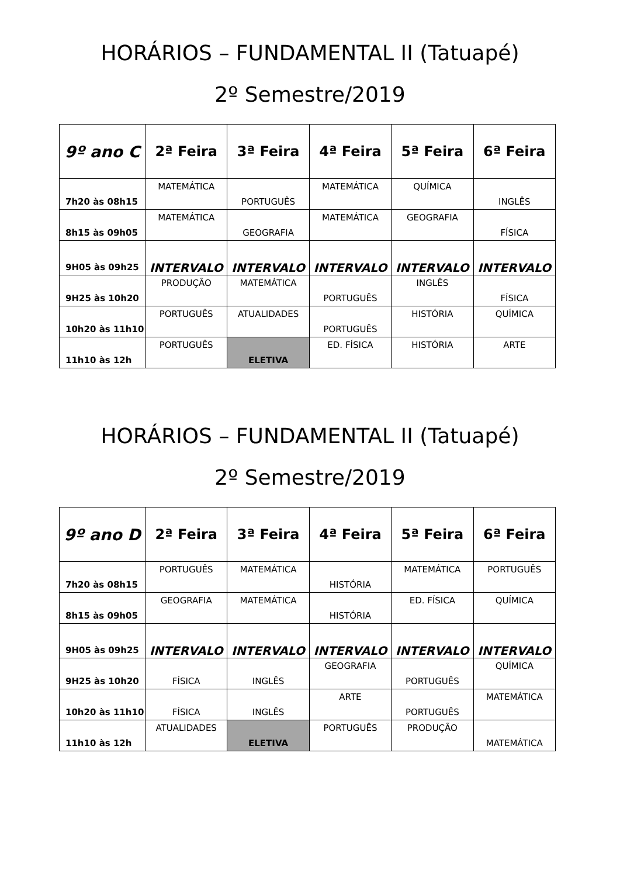HORÁRIOS – FUNDAMENTAL II (Tatuapé)
2º Semestre/2019
| 9º ano C | 2ª Feira | 3ª Feira | 4ª Feira | 5ª Feira | 6ª Feira |
| --- | --- | --- | --- | --- | --- |
| 7h20 às 08h15 | MATEMÁTICA | PORTUGUÊS | MATEMÁTICA | QUÍMICA | INGLÊS |
| 8h15 às 09h05 | MATEMÁTICA | GEOGRAFIA | MATEMÁTICA | GEOGRAFIA | FÍSICA |
| 9H05 às 09h25 | INTERVALO | INTERVALO | INTERVALO | INTERVALO | INTERVALO |
| 9H25 às 10h20 | PRODUÇÃO | MATEMÁTICA | PORTUGUÊS | INGLÊS | FÍSICA |
| 10h20 às 11h10 | PORTUGUÊS | ATUALIDADES | PORTUGUÊS | HISTÓRIA | QUÍMICA |
| 11h10 às 12h | PORTUGUÊS | ELETIVA | ED. FÍSICA | HISTÓRIA | ARTE |
HORÁRIOS – FUNDAMENTAL II (Tatuapé)
2º Semestre/2019
| 9º ano D | 2ª Feira | 3ª Feira | 4ª Feira | 5ª Feira | 6ª Feira |
| --- | --- | --- | --- | --- | --- |
| 7h20 às 08h15 | PORTUGUÊS | MATEMÁTICA | HISTÓRIA | MATEMÁTICA | PORTUGUÊS |
| 8h15 às 09h05 | GEOGRAFIA | MATEMÁTICA | HISTÓRIA | ED. FÍSICA | QUÍMICA |
| 9H05 às 09h25 | INTERVALO | INTERVALO | INTERVALO | INTERVALO | INTERVALO |
| 9H25 às 10h20 | FÍSICA | INGLÊS | GEOGRAFIA | PORTUGUÊS | QUÍMICA |
| 10h20 às 11h10 | FÍSICA | INGLÊS | ARTE | PORTUGUÊS | MATEMÁTICA |
| 11h10 às 12h | ATUALIDADES | ELETIVA | PORTUGUÊS | PRODUÇÃO | MATEMÁTICA |